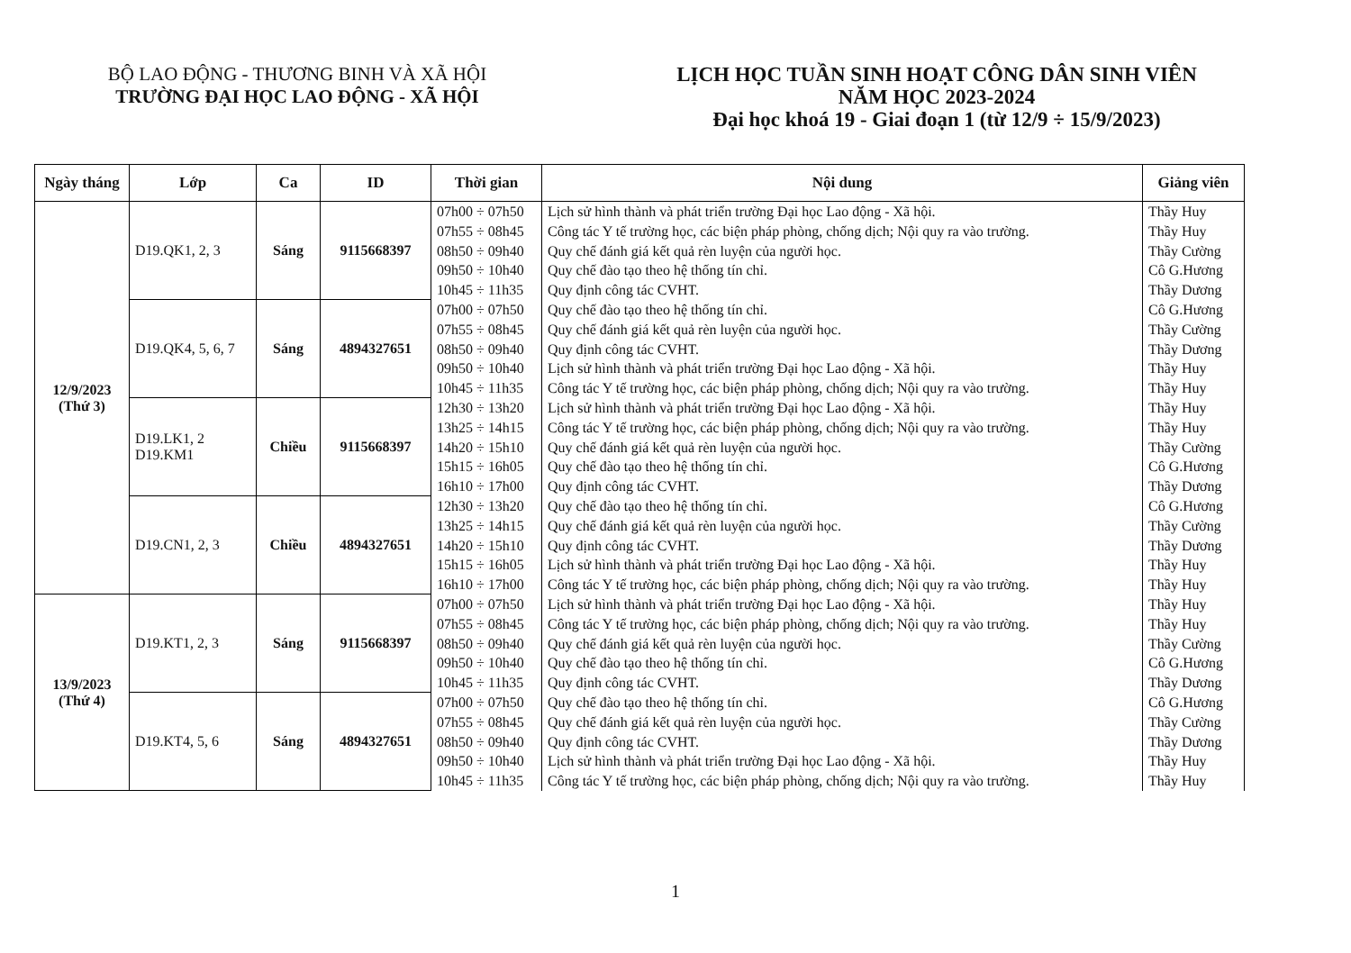BỘ LAO ĐỘNG - THƯƠNG BINH VÀ XÃ HỘI
TRƯỜNG ĐẠI HỌC LAO ĐỘNG - XÃ HỘI
LỊCH HỌC TUẦN SINH HOẠT CÔNG DÂN SINH VIÊN
NĂM HỌC 2023-2024
Đại học khoá 19 - Giai đoạn 1 (từ 12/9 ÷ 15/9/2023)
| Ngày tháng | Lớp | Ca | ID | Thời gian | Nội dung | Giảng viên |
| --- | --- | --- | --- | --- | --- | --- |
| 12/9/2023 (Thứ 3) | D19.QK1, 2, 3 | Sáng | 9115668397 | 07h00 ÷ 07h50 07h55 ÷ 08h45 08h50 ÷ 09h40 09h50 ÷ 10h40 10h45 ÷ 11h35 | Lịch sử hình thành và phát triển trường Đại học Lao động - Xã hội. Công tác Y tế trường học, các biện pháp phòng, chống dịch; Nội quy ra vào trường. Quy chế đánh giá kết quả rèn luyện của người học. Quy chế đào tạo theo hệ thống tín chỉ. Quy định công tác CVHT. | Thầy Huy Thầy Huy Thầy Cường Cô G.Hương Thầy Dương |
| | D19.QK4, 5, 6, 7 | Sáng | 4894327651 | 07h00 ÷ 07h50 07h55 ÷ 08h45 08h50 ÷ 09h40 09h50 ÷ 10h40 10h45 ÷ 11h35 | Quy chế đào tạo theo hệ thống tín chỉ. Quy chế đánh giá kết quả rèn luyện của người học. Quy định công tác CVHT. Lịch sử hình thành và phát triển trường Đại học Lao động - Xã hội. Công tác Y tế trường học, các biện pháp phòng, chống dịch; Nội quy ra vào trường. | Cô G.Hương Thầy Cường Thầy Dương Thầy Huy Thầy Huy |
| | D19.LK1, 2 D19.KM1 | Chiều | 9115668397 | 12h30 ÷ 13h20 13h25 ÷ 14h15 14h20 ÷ 15h10 15h15 ÷ 16h05 16h10 ÷ 17h00 | Lịch sử hình thành và phát triển trường Đại học Lao động - Xã hội. Công tác Y tế trường học, các biện pháp phòng, chống dịch; Nội quy ra vào trường. Quy chế đánh giá kết quả rèn luyện của người học. Quy chế đào tạo theo hệ thống tín chỉ. Quy định công tác CVHT. | Thầy Huy Thầy Huy Thầy Cường Cô G.Hương Thầy Dương |
| | D19.CN1, 2, 3 | Chiều | 4894327651 | 12h30 ÷ 13h20 13h25 ÷ 14h15 14h20 ÷ 15h10 15h15 ÷ 16h05 16h10 ÷ 17h00 | Quy chế đào tạo theo hệ thống tín chỉ. Quy chế đánh giá kết quả rèn luyện của người học. Quy định công tác CVHT. Lịch sử hình thành và phát triển trường Đại học Lao động - Xã hội. Công tác Y tế trường học, các biện pháp phòng, chống dịch; Nội quy ra vào trường. | Cô G.Hương Thầy Cường Thầy Dương Thầy Huy Thầy Huy |
| 13/9/2023 (Thứ 4) | D19.KT1, 2, 3 | Sáng | 9115668397 | 07h00 ÷ 07h50 07h55 ÷ 08h45 08h50 ÷ 09h40 09h50 ÷ 10h40 10h45 ÷ 11h35 | Lịch sử hình thành và phát triển trường Đại học Lao động - Xã hội. Công tác Y tế trường học, các biện pháp phòng, chống dịch; Nội quy ra vào trường. Quy chế đánh giá kết quả rèn luyện của người học. Quy chế đào tạo theo hệ thống tín chỉ. Quy định công tác CVHT. | Thầy Huy Thầy Huy Thầy Cường Cô G.Hương Thầy Dương |
| | D19.KT4, 5, 6 | Sáng | 4894327651 | 07h00 ÷ 07h50 07h55 ÷ 08h45 08h50 ÷ 09h40 09h50 ÷ 10h40 10h45 ÷ 11h35 | Quy chế đào tạo theo hệ thống tín chỉ. Quy chế đánh giá kết quả rèn luyện của người học. Quy định công tác CVHT. Lịch sử hình thành và phát triển trường Đại học Lao động - Xã hội. Công tác Y tế trường học, các biện pháp phòng, chống dịch; Nội quy ra vào trường. | Cô G.Hương Thầy Cường Thầy Dương Thầy Huy Thầy Huy |
1